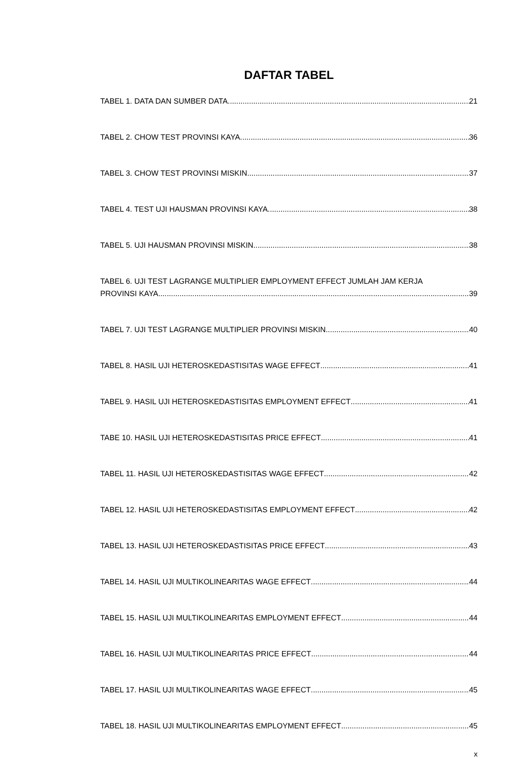DAFTAR TABEL
TABEL 1. DATA DAN SUMBER DATA 21
TABEL 2. CHOW TEST PROVINSI KAYA 36
TABEL 3. CHOW TEST PROVINSI MISKIN 37
TABEL 4. TEST UJI HAUSMAN PROVINSI KAYA 38
TABEL 5. UJI HAUSMAN PROVINSI MISKIN 38
TABEL 6. UJI TEST LAGRANGE MULTIPLIER EMPLOYMENT EFFECT JUMLAH JAM KERJA
PROVINSI KAYA 39
TABEL 7. UJI TEST LAGRANGE MULTIPLIER PROVINSI MISKIN 40
TABEL 8. HASIL UJI HETEROSKEDASTISITAS WAGE EFFECT 41
TABEL 9. HASIL UJI HETEROSKEDASTISITAS EMPLOYMENT EFFECT 41
TABE 10. HASIL UJI HETEROSKEDASTISITAS PRICE EFFECT 41
TABEL 11. HASIL UJI HETEROSKEDASTISITAS WAGE EFFECT 42
TABEL 12. HASIL UJI HETEROSKEDASTISITAS EMPLOYMENT EFFECT 42
TABEL 13. HASIL UJI HETEROSKEDASTISITAS PRICE EFFECT 43
TABEL 14. HASIL UJI MULTIKOLINEARITAS WAGE EFFECT 44
TABEL 15. HASIL UJI MULTIKOLINEARITAS EMPLOYMENT EFFECT 44
TABEL 16. HASIL UJI MULTIKOLINEARITAS PRICE EFFECT 44
TABEL 17. HASIL UJI MULTIKOLINEARITAS WAGE EFFECT 45
TABEL 18. HASIL UJI MULTIKOLINEARITAS EMPLOYMENT EFFECT 45
x